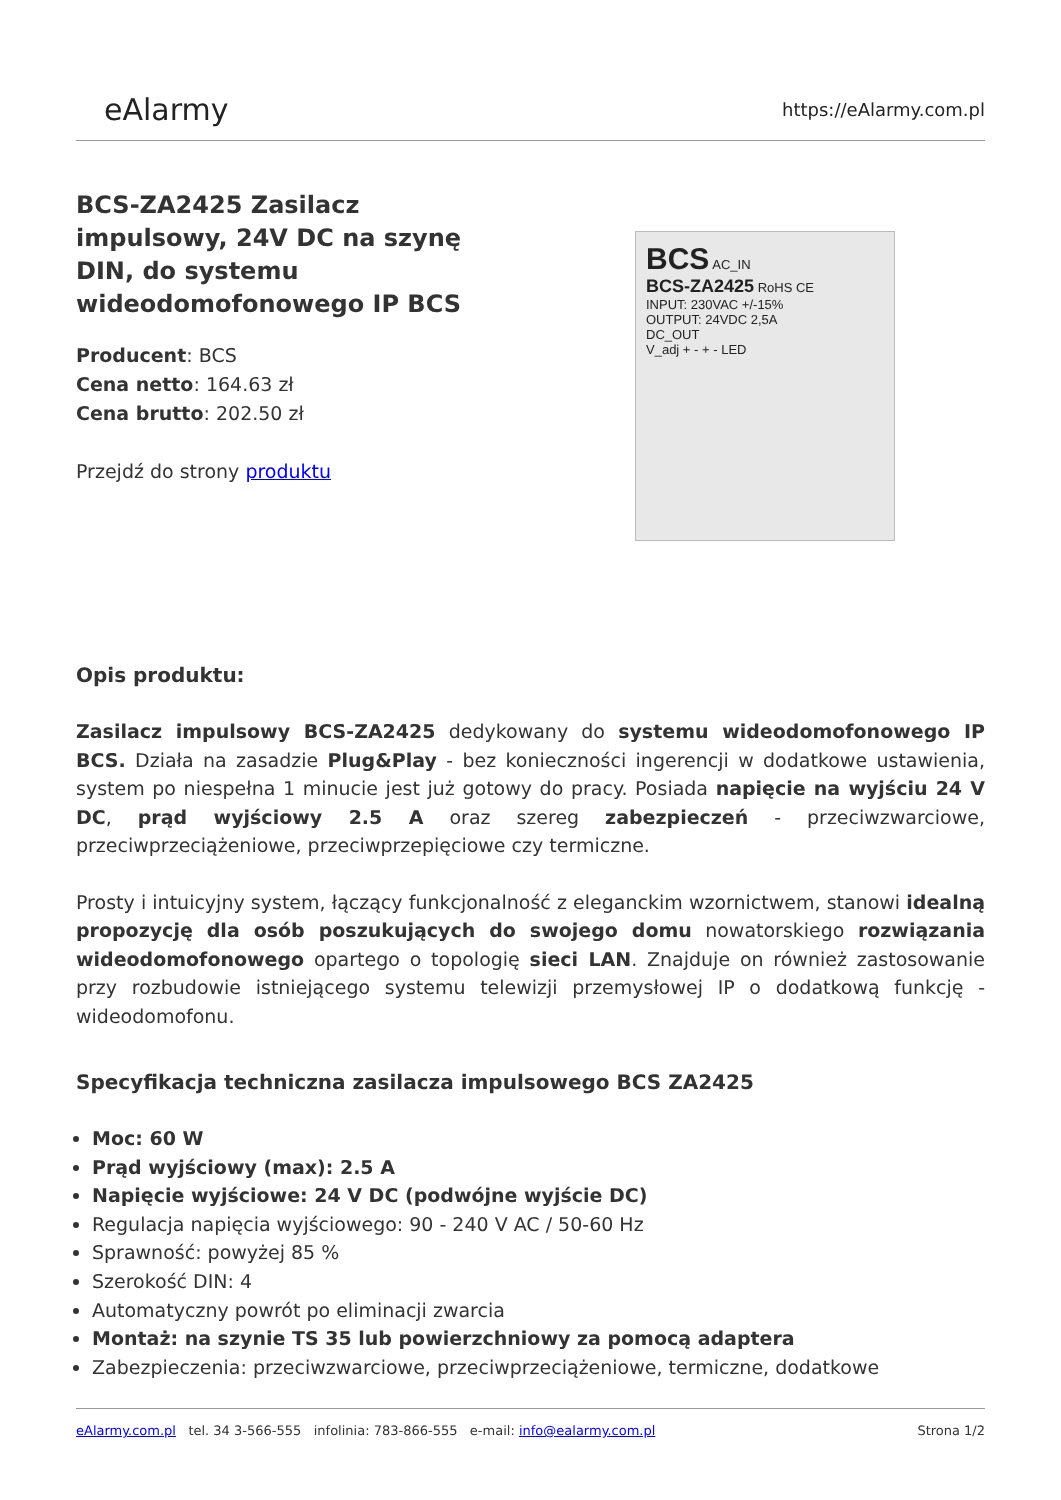eAlarmy
https://eAlarmy.com.pl
BCS-ZA2425 Zasilacz impulsowy, 24V DC na szynę DIN, do systemu wideodomofonowego IP BCS
Producent: BCS
Cena netto: 164.63 zł
Cena brutto: 202.50 zł
Przejdź do strony produktu
BCS AC_IN
BCS-ZA2425 RoHS CE
INPUT: 230VAC +/-15%
OUTPUT: 24VDC 2,5A
DC_OUT
V_adj + - + - LED
Opis produktu:
Zasilacz impulsowy BCS-ZA2425 dedykowany do systemu wideodomofonowego IP BCS. Działa na zasadzie Plug&Play - bez konieczności ingerencji w dodatkowe ustawienia, system po niespełna 1 minucie jest już gotowy do pracy. Posiada napięcie na wyjściu 24 V DC, prąd wyjściowy 2.5 A oraz szereg zabezpieczeń - przeciwzwarciowe, przeciwprzeciążeniowe, przeciwprzepięciowe czy termiczne.
Prosty i intuicyjny system, łączący funkcjonalność z eleganckim wzornictwem, stanowi idealną propozycję dla osób poszukujących do swojego domu nowatorskiego rozwiązania wideodomofonowego opartego o topologię sieci LAN. Znajduje on również zastosowanie przy rozbudowie istniejącego systemu telewizji przemysłowej IP o dodatkową funkcję - wideodomofonu.
Specyfikacja techniczna zasilacza impulsowego BCS ZA2425
Moc: 60 W
Prąd wyjściowy (max): 2.5 A
Napięcie wyjściowe: 24 V DC (podwójne wyjście DC)
Regulacja napięcia wyjściowego: 90 - 240 V AC / 50-60 Hz
Sprawność: powyżej 85 %
Szerokość DIN: 4
Automatyczny powrót po eliminacji zwarcia
Montaż: na szynie TS 35 lub powierzchniowy za pomocą adaptera
Zabezpieczenia: przeciwzwarciowe, przeciwprzeciążeniowe, termiczne, dodatkowe
eAlarmy.com.pl tel. 34 3-566-555 infolinia: 783-866-555 e-mail: info@ealarmy.com.pl Strona 1/2